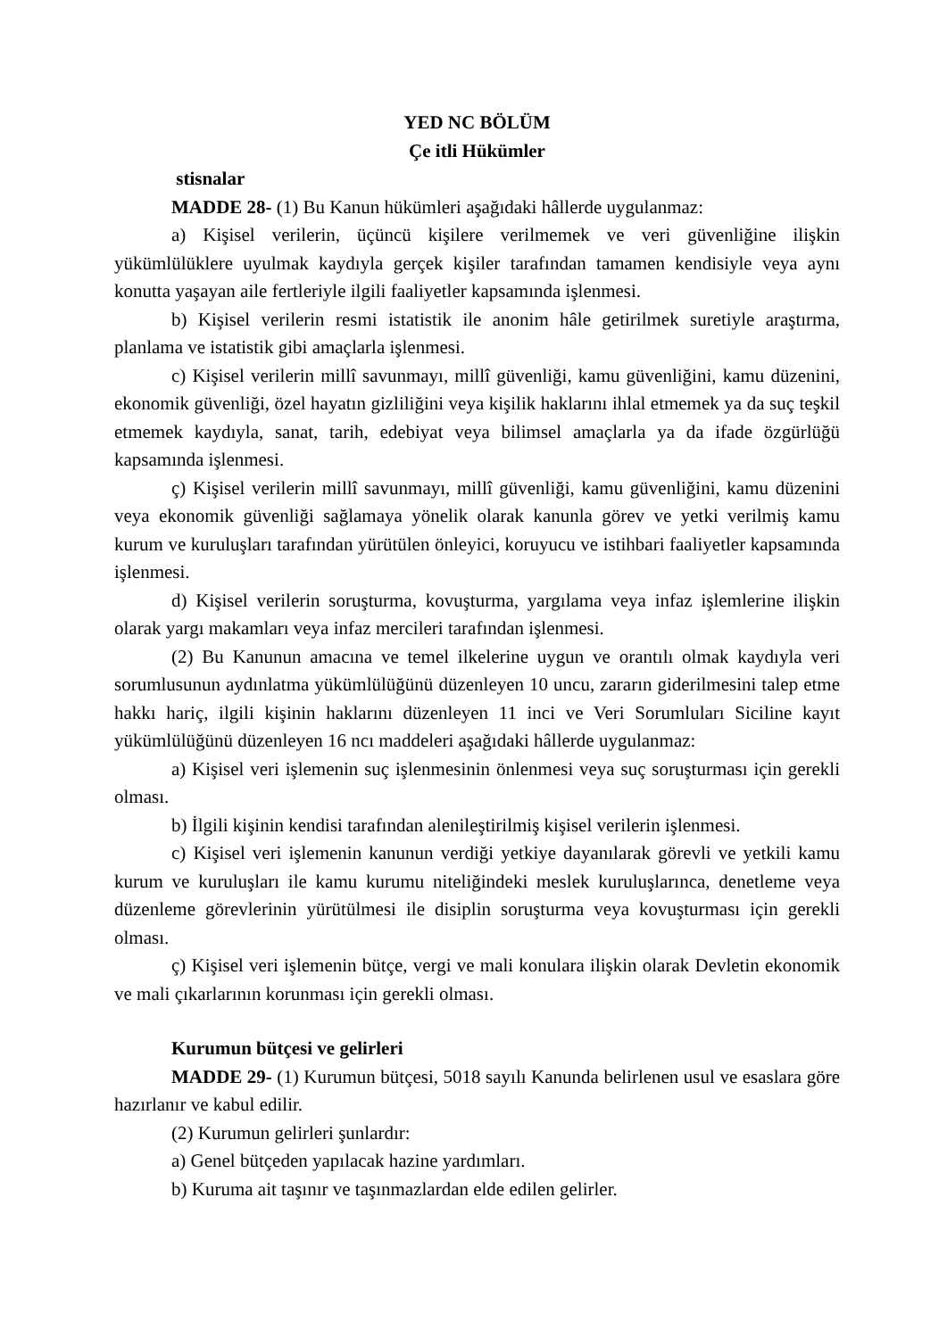YED NC BÖLÜM
Çe itli Hükümler
stisnalar
MADDE 28- (1) Bu Kanun hükümleri aşağıdaki hâllerde uygulanmaz:
a) Kişisel verilerin, üçüncü kişilere verilmemek ve veri güvenliğine ilişkin yükümlülüklere uyulmak kaydıyla gerçek kişiler tarafından tamamen kendisiyle veya aynı konutta yaşayan aile fertleriyle ilgili faaliyetler kapsamında işlenmesi.
b) Kişisel verilerin resmi istatistik ile anonim hâle getirilmek suretiyle araştırma, planlama ve istatistik gibi amaçlarla işlenmesi.
c) Kişisel verilerin millî savunmayı, millî güvenliği, kamu güvenliğini, kamu düzenini, ekonomik güvenliği, özel hayatın gizliliğini veya kişilik haklarını ihlal etmemek ya da suç teşkil etmemek kaydıyla, sanat, tarih, edebiyat veya bilimsel amaçlarla ya da ifade özgürlüğü kapsamında işlenmesi.
ç) Kişisel verilerin millî savunmayı, millî güvenliği, kamu güvenliğini, kamu düzenini veya ekonomik güvenliği sağlamaya yönelik olarak kanunla görev ve yetki verilmiş kamu kurum ve kuruluşları tarafından yürütülen önleyici, koruyucu ve istihbari faaliyetler kapsamında işlenmesi.
d) Kişisel verilerin soruşturma, kovuşturma, yargılama veya infaz işlemlerine ilişkin olarak yargı makamları veya infaz mercileri tarafından işlenmesi.
(2) Bu Kanunun amacına ve temel ilkelerine uygun ve orantılı olmak kaydıyla veri sorumlusunun aydınlatma yükümlülüğünü düzenleyen 10 uncu, zararın giderilmesini talep etme hakkı hariç, ilgili kişinin haklarını düzenleyen 11 inci ve Veri Sorumluları Siciline kayıt yükümlülüğünü düzenleyen 16 ncı maddeleri aşağıdaki hâllerde uygulanmaz:
a) Kişisel veri işlemenin suç işlenmesinin önlenmesi veya suç soruşturması için gerekli olması.
b) İlgili kişinin kendisi tarafından alenileştirilmiş kişisel verilerin işlenmesi.
c) Kişisel veri işlemenin kanunun verdiği yetkiye dayanılarak görevli ve yetkili kamu kurum ve kuruluşları ile kamu kurumu niteliğindeki meslek kuruluşlarınca, denetleme veya düzenleme görevlerinin yürütülmesi ile disiplin soruşturma veya kovuşturması için gerekli olması.
ç) Kişisel veri işlemenin bütçe, vergi ve mali konulara ilişkin olarak Devletin ekonomik ve mali çıkarlarının korunması için gerekli olması.
Kurumun bütçesi ve gelirleri
MADDE 29- (1) Kurumun bütçesi, 5018 sayılı Kanunda belirlenen usul ve esaslara göre hazırlanır ve kabul edilir.
(2) Kurumun gelirleri şunlardır:
a) Genel bütçeden yapılacak hazine yardımları.
b) Kuruma ait taşınır ve taşınmazlardan elde edilen gelirler.